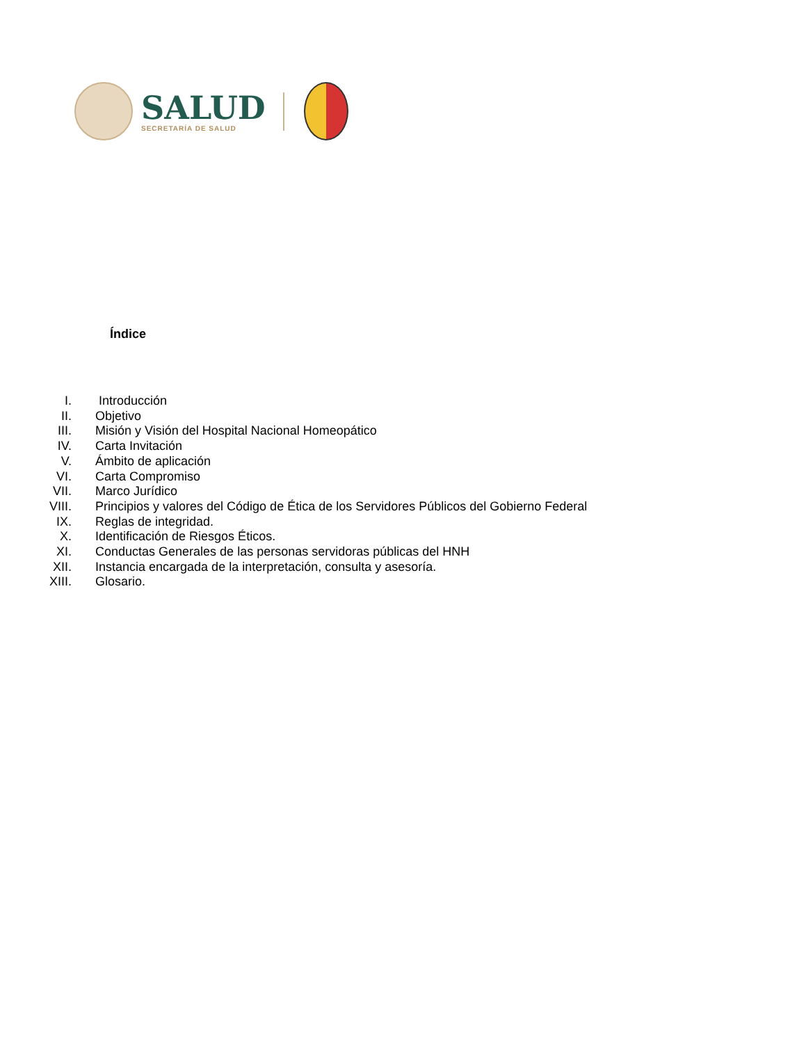SALUD
SECRETARÍA DE SALUD
Índice
I. Introducción
II. Objetivo
III. Misión y Visión del Hospital Nacional Homeopático
IV. Carta Invitación
V. Ámbito de aplicación
VI. Carta Compromiso
VII. Marco Jurídico
VIII. Principios y valores del Código de Ética de los Servidores Públicos del Gobierno Federal
IX. Reglas de integridad.
X. Identificación de Riesgos Éticos.
XI. Conductas Generales de las personas servidoras públicas del HNH
XII. Instancia encargada de la interpretación, consulta y asesoría.
XIII. Glosario.